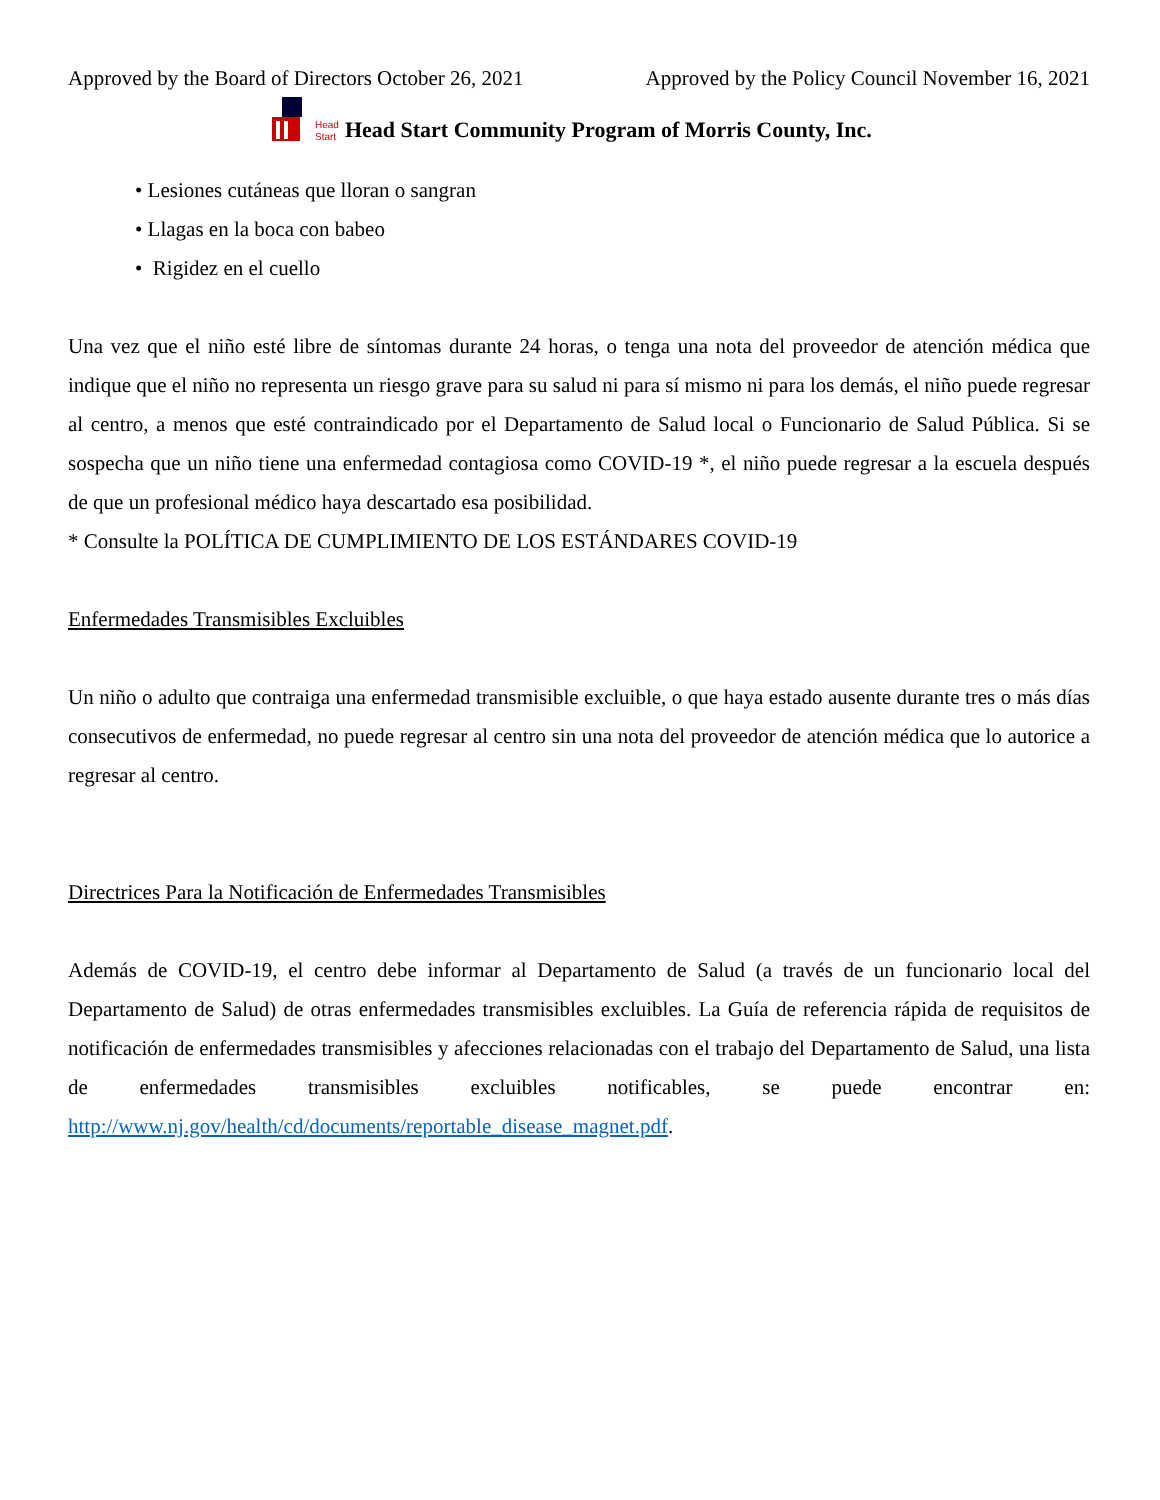Approved by the Board of Directors October 26, 2021 Approved by the Policy Council November 16, 2021
Head
Start Head Start Community Program of Morris County, Inc.
• Lesiones cutáneas que lloran o sangran
• Llagas en la boca con babeo
• Rigidez en el cuello
Una vez que el niño esté libre de síntomas durante 24 horas, o tenga una nota del proveedor de atención médica que indique que el niño no representa un riesgo grave para su salud ni para sí mismo ni para los demás, el niño puede regresar al centro, a menos que esté contraindicado por el Departamento de Salud local o Funcionario de Salud Pública. Si se sospecha que un niño tiene una enfermedad contagiosa como COVID-19 *, el niño puede regresar a la escuela después de que un profesional médico haya descartado esa posibilidad.
* Consulte la POLÍTICA DE CUMPLIMIENTO DE LOS ESTÁNDARES COVID-19
Enfermedades Transmisibles Excluibles
Un niño o adulto que contraiga una enfermedad transmisible excluible, o que haya estado ausente durante tres o más días consecutivos de enfermedad, no puede regresar al centro sin una nota del proveedor de atención médica que lo autorice a regresar al centro.
Directrices Para la Notificación de Enfermedades Transmisibles
Además de COVID-19, el centro debe informar al Departamento de Salud (a través de un funcionario local del Departamento de Salud) de otras enfermedades transmisibles excluibles. La Guía de referencia rápida de requisitos de notificación de enfermedades transmisibles y afecciones relacionadas con el trabajo del Departamento de Salud, una lista de enfermedades transmisibles excluibles notificables, se puede encontrar en: http://www.nj.gov/health/cd/documents/reportable_disease_magnet.pdf.